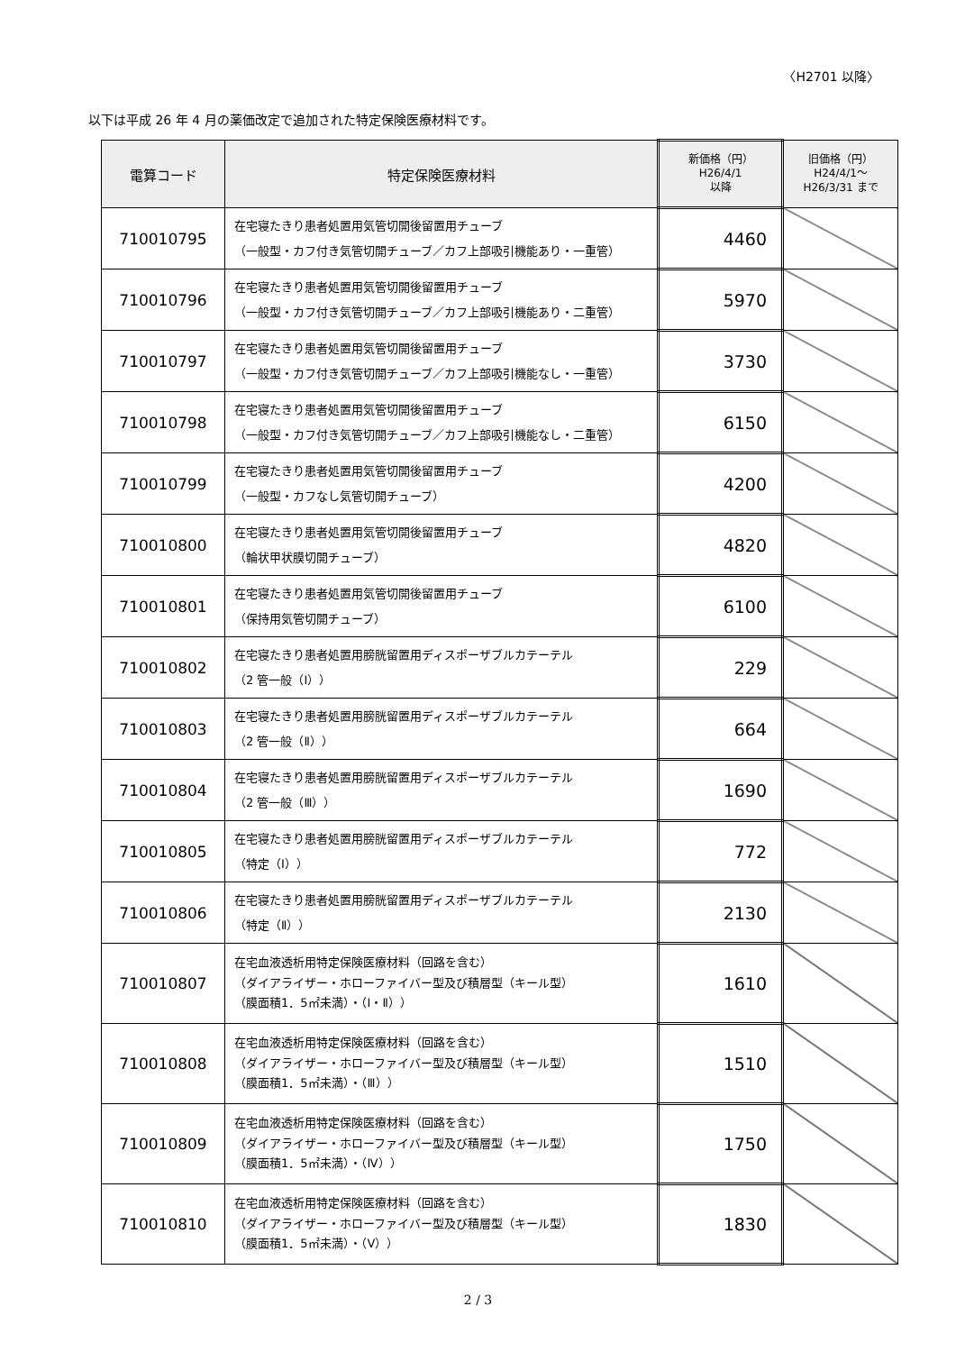〈H2701 以降〉
以下は平成 26 年 4 月の薬価改定で追加された特定保険医療材料です。
| 電算コード | 特定保険医療材料 | 新価格（円） H26/4/1 以降 | 旧価格（円） H24/4/1～ H26/3/31 まで |
| --- | --- | --- | --- |
| 710010795 | 在宅寝たきり患者処置用気管切開後留置用チューブ （一般型・カフ付き気管切開チューブ／カフ上部吸引機能あり・一重管） | 4460 | |
| 710010796 | 在宅寝たきり患者処置用気管切開後留置用チューブ （一般型・カフ付き気管切開チューブ／カフ上部吸引機能あり・二重管） | 5970 | |
| 710010797 | 在宅寝たきり患者処置用気管切開後留置用チューブ （一般型・カフ付き気管切開チューブ／カフ上部吸引機能なし・一重管） | 3730 | |
| 710010798 | 在宅寝たきり患者処置用気管切開後留置用チューブ （一般型・カフ付き気管切開チューブ／カフ上部吸引機能なし・二重管） | 6150 | |
| 710010799 | 在宅寝たきり患者処置用気管切開後留置用チューブ （一般型・カフなし気管切開チューブ） | 4200 | |
| 710010800 | 在宅寝たきり患者処置用気管切開後留置用チューブ （輪状甲状膜切開チューブ） | 4820 | |
| 710010801 | 在宅寝たきり患者処置用気管切開後留置用チューブ （保持用気管切開チューブ） | 6100 | |
| 710010802 | 在宅寝たきり患者処置用膀胱留置用ディスポーザブルカテーテル （2 管一般（Ⅰ）） | 229 | |
| 710010803 | 在宅寝たきり患者処置用膀胱留置用ディスポーザブルカテーテル （2 管一般（Ⅱ）） | 664 | |
| 710010804 | 在宅寝たきり患者処置用膀胱留置用ディスポーザブルカテーテル （2 管一般（Ⅲ）） | 1690 | |
| 710010805 | 在宅寝たきり患者処置用膀胱留置用ディスポーザブルカテーテル （特定（Ⅰ）） | 772 | |
| 710010806 | 在宅寝たきり患者処置用膀胱留置用ディスポーザブルカテーテル （特定（Ⅱ）） | 2130 | |
| 710010807 | 在宅血液透析用特定保険医療材料（回路を含む） （ダイアライザー・ホローファイバー型及び積層型（キール型） （膜面積1．5㎡未満）・（Ⅰ・Ⅱ）） | 1610 | |
| 710010808 | 在宅血液透析用特定保険医療材料（回路を含む） （ダイアライザー・ホローファイバー型及び積層型（キール型） （膜面積1．5㎡未満）・（Ⅲ）） | 1510 | |
| 710010809 | 在宅血液透析用特定保険医療材料（回路を含む） （ダイアライザー・ホローファイバー型及び積層型（キール型） （膜面積1．5㎡未満）・（Ⅳ）） | 1750 | |
| 710010810 | 在宅血液透析用特定保険医療材料（回路を含む） （ダイアライザー・ホローファイバー型及び積層型（キール型） （膜面積1．5㎡未満）・（Ⅴ）） | 1830 | |
2 / 3